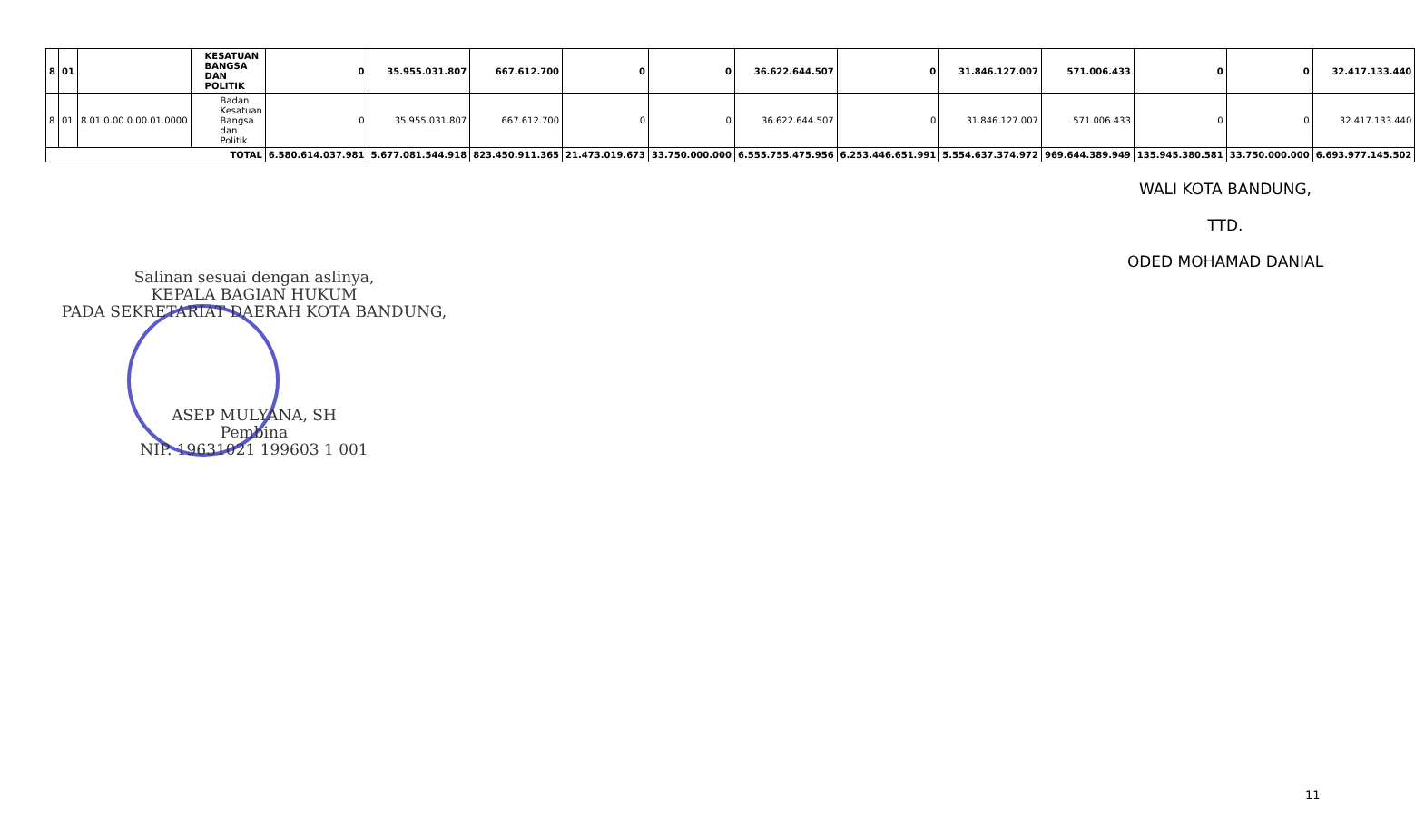| 8 | 01 | | KESATUAN BANGSA DAN POLITIK | 0 | 35.955.031.807 | 667.612.700 | 0 | 0 | 36.622.644.507 | 0 | 31.846.127.007 | 571.006.433 | 0 | 0 | 32.417.133.440 |
| 8 | 01 | 8.01.0.00.0.00.01.0000 | Badan Kesatuan Bangsa dan Politik | 0 | 35.955.031.807 | 667.612.700 | 0 | 0 | 36.622.644.507 | 0 | 31.846.127.007 | 571.006.433 | 0 | 0 | 32.417.133.440 |
| TOTAL | | | | 6.580.614.037.981 | 5.677.081.544.918 | 823.450.911.365 | 21.473.019.673 | 33.750.000.000 | 6.555.755.475.956 | 6.253.446.651.991 | 5.554.637.374.972 | 969.644.389.949 | 135.945.380.581 | 33.750.000.000 | 6.693.977.145.502 |
WALI KOTA BANDUNG,
TTD.
ODED MOHAMAD DANIAL
Salinan sesuai dengan aslinya,
KEPALA BAGIAN HUKUM
PADA SEKRETARIAT DAERAH KOTA BANDUNG,
ASEP MULYANA, SH
Pembina
NIP. 19631021 199603 1 001
11